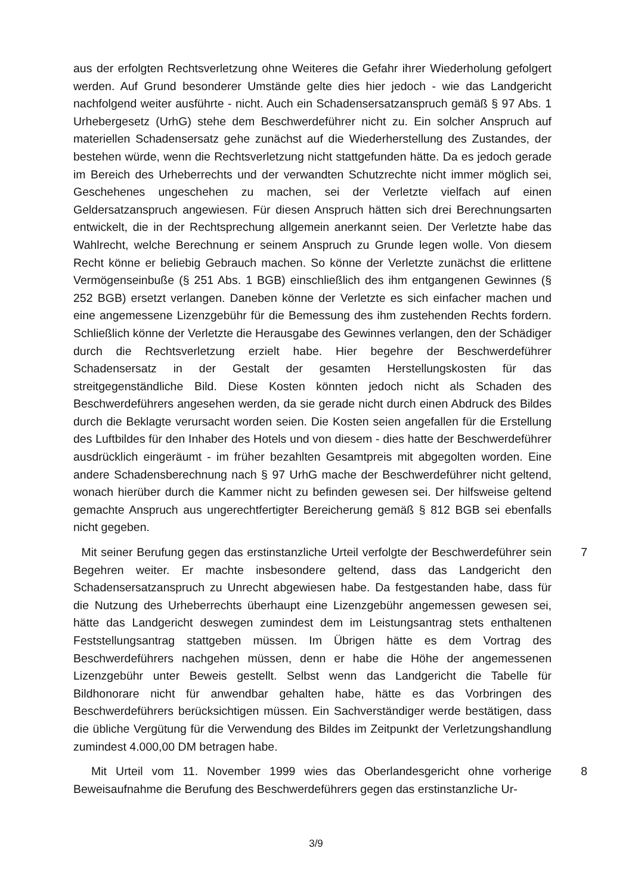aus der erfolgten Rechtsverletzung ohne Weiteres die Gefahr ihrer Wiederholung gefolgert werden. Auf Grund besonderer Umstände gelte dies hier jedoch - wie das Landgericht nachfolgend weiter ausführte - nicht. Auch ein Schadensersatzanspruch gemäß § 97 Abs. 1 Urhebergesetz (UrhG) stehe dem Beschwerdeführer nicht zu. Ein solcher Anspruch auf materiellen Schadensersatz gehe zunächst auf die Wiederherstellung des Zustandes, der bestehen würde, wenn die Rechtsverletzung nicht stattgefunden hätte. Da es jedoch gerade im Bereich des Urheberrechts und der verwandten Schutzrechte nicht immer möglich sei, Geschehenes ungeschehen zu machen, sei der Verletzte vielfach auf einen Geldersatzanspruch angewiesen. Für diesen Anspruch hätten sich drei Berechnungsarten entwickelt, die in der Rechtsprechung allgemein anerkannt seien. Der Verletzte habe das Wahlrecht, welche Berechnung er seinem Anspruch zu Grunde legen wolle. Von diesem Recht könne er beliebig Gebrauch machen. So könne der Verletzte zunächst die erlittene Vermögenseinbuße (§ 251 Abs. 1 BGB) einschließlich des ihm entgangenen Gewinnes (§ 252 BGB) ersetzt verlangen. Daneben könne der Verletzte es sich einfacher machen und eine angemessene Lizenzgebühr für die Bemessung des ihm zustehenden Rechts fordern. Schließlich könne der Verletzte die Herausgabe des Gewinnes verlangen, den der Schädiger durch die Rechtsverletzung erzielt habe. Hier begehre der Beschwerdeführer Schadensersatz in der Gestalt der gesamten Herstellungskosten für das streitgegenständliche Bild. Diese Kosten könnten jedoch nicht als Schaden des Beschwerdeführers angesehen werden, da sie gerade nicht durch einen Abdruck des Bildes durch die Beklagte verursacht worden seien. Die Kosten seien angefallen für die Erstellung des Luftbildes für den Inhaber des Hotels und von diesem - dies hatte der Beschwerdeführer ausdrücklich eingeräumt - im früher bezahlten Gesamtpreis mit abgegolten worden. Eine andere Schadensberechnung nach § 97 UrhG mache der Beschwerdeführer nicht geltend, wonach hierüber durch die Kammer nicht zu befinden gewesen sei. Der hilfsweise geltend gemachte Anspruch aus ungerechtfertigter Bereicherung gemäß § 812 BGB sei ebenfalls nicht gegeben.
Mit seiner Berufung gegen das erstinstanzliche Urteil verfolgte der Beschwerdeführer sein Begehren weiter. Er machte insbesondere geltend, dass das Landgericht den Schadensersatzanspruch zu Unrecht abgewiesen habe. Da festgestanden habe, dass für die Nutzung des Urheberrechts überhaupt eine Lizenzgebühr angemessen gewesen sei, hätte das Landgericht deswegen zumindest dem im Leistungsantrag stets enthaltenen Feststellungsantrag stattgeben müssen. Im Übrigen hätte es dem Vortrag des Beschwerdeführers nachgehen müssen, denn er habe die Höhe der angemessenen Lizenzgebühr unter Beweis gestellt. Selbst wenn das Landgericht die Tabelle für Bildhonorare nicht für anwendbar gehalten habe, hätte es das Vorbringen des Beschwerdeführers berücksichtigen müssen. Ein Sachverständiger werde bestätigen, dass die übliche Vergütung für die Verwendung des Bildes im Zeitpunkt der Verletzungshandlung zumindest 4.000,00 DM betragen habe.
7
Mit Urteil vom 11. November 1999 wies das Oberlandesgericht ohne vorherige Beweisaufnahme die Berufung des Beschwerdeführers gegen das erstinstanzliche Ur-
8
3/9